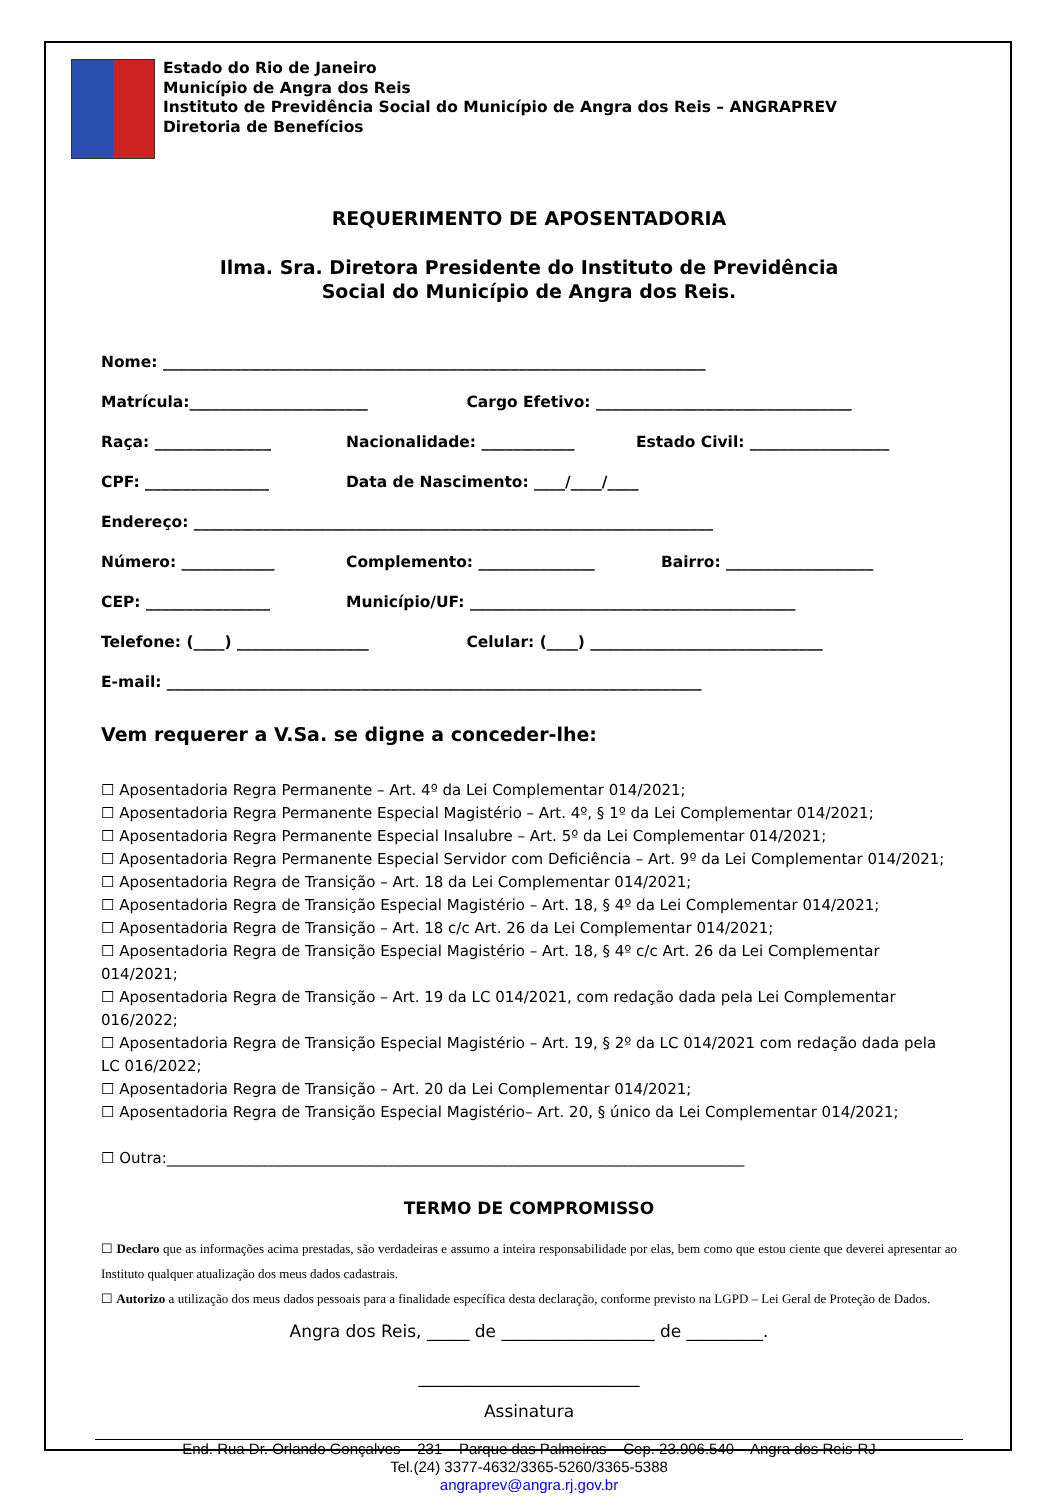Estado do Rio de Janeiro
Município de Angra dos Reis
Instituto de Previdência Social do Município de Angra dos Reis – ANGRAPREV
Diretoria de Benefícios
REQUERIMENTO DE APOSENTADORIA
Ilma. Sra. Diretora Presidente do Instituto de Previdência
Social do Município de Angra dos Reis.
Nome: ______________________________________________________________________
Matrícula:_______________________ Cargo Efetivo: _________________________________
Raça: _______________ Nacionalidade: ____________ Estado Civil: __________________
CPF: ________________ Data de Nascimento: ____/____/____
Endereço: ___________________________________________________________________
Número: ____________ Complemento: _______________ Bairro: ___________________
CEP: ________________ Município/UF: __________________________________________
Telefone: (____) _________________ Celular: (____) ______________________________
E-mail: _____________________________________________________________________
Vem requerer a V.Sa. se digne a conceder-lhe:
☐ Aposentadoria Regra Permanente – Art. 4º da Lei Complementar 014/2021;
☐ Aposentadoria Regra Permanente Especial Magistério – Art. 4º, § 1º da Lei Complementar 014/2021;
☐ Aposentadoria Regra Permanente Especial Insalubre – Art. 5º da Lei Complementar 014/2021;
☐ Aposentadoria Regra Permanente Especial Servidor com Deficiência – Art. 9º da Lei Complementar 014/2021;
☐ Aposentadoria Regra de Transição – Art. 18 da Lei Complementar 014/2021;
☐ Aposentadoria Regra de Transição Especial Magistério – Art. 18, § 4º da Lei Complementar 014/2021;
☐ Aposentadoria Regra de Transição – Art. 18 c/c Art. 26 da Lei Complementar 014/2021;
☐ Aposentadoria Regra de Transição Especial Magistério – Art. 18, § 4º c/c Art. 26 da Lei Complementar 014/2021;
☐ Aposentadoria Regra de Transição – Art. 19 da LC 014/2021, com redação dada pela Lei Complementar 016/2022;
☐ Aposentadoria Regra de Transição Especial Magistério – Art. 19, § 2º da LC 014/2021 com redação dada pela LC 016/2022;
☐ Aposentadoria Regra de Transição – Art. 20 da Lei Complementar 014/2021;
☐ Aposentadoria Regra de Transição Especial Magistério– Art. 20, § único da Lei Complementar 014/2021;
☐ Outra:_____________________________________________________________________________
TERMO DE COMPROMISSO
☐ Declaro que as informações acima prestadas, são verdadeiras e assumo a inteira responsabilidade por elas, bem como que estou ciente que deverei apresentar ao Instituto qualquer atualização dos meus dados cadastrais.
☐ Autorizo a utilização dos meus dados pessoais para a finalidade específica desta declaração, conforme previsto na LGPD – Lei Geral de Proteção de Dados.
Angra dos Reis, _____ de __________________ de _________.
__________________________
Assinatura
End. Rua Dr. Orlando Gonçalves – 231 – Parque das Palmeiras – Cep. 23.906.540 – Angra dos Reis-RJ
Tel.(24) 3377-4632/3365-5260/3365-5388
angraprev@angra.rj.gov.br